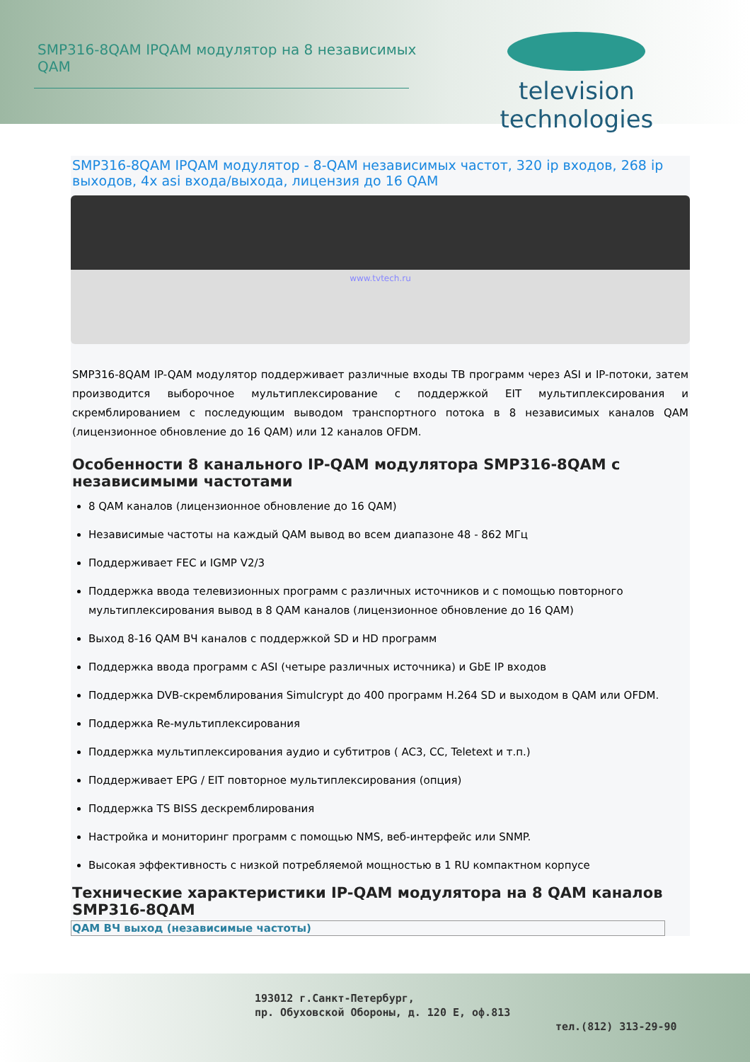SMP316-8QAM IPQAM модулятор на 8 независимых QAM
television technologies
SMP316-8QAM IPQAM модулятор - 8-QAM независимых частот, 320 ip входов, 268 ip выходов, 4x asi входа/выхода, лицензия до 16 QAM
www.tvtech.ru
SMP316-8QAM IP-QAM модулятор поддерживает различные входы ТВ программ через ASI и IP-потоки, затем производится выборочное мультиплексирование с поддержкой EIT мультиплексирования и скремблированием с последующим выводом транспортного потока в 8 независимых каналов QAM (лицензионное обновление до 16 QAM) или 12 каналов OFDM.
Особенности 8 канального IP-QAM модулятора SMP316-8QAM с независимыми частотами
8 QAM каналов (лицензионное обновление до 16 QAM)
Независимые частоты на каждый QAM вывод во всем диапазоне 48 - 862 МГц
Поддерживает FEC и IGMP V2/3
Поддержка ввода телевизионных программ с различных источников и с помощью повторного мультиплексирования вывод в 8 QAM каналов (лицензионное обновление до 16 QAM)
Выход 8-16 QAM ВЧ каналов с поддержкой SD и HD программ
Поддержка ввода программ с ASI (четыре различных источника) и GbE IP входов
Поддержка DVB-скремблирования Simulcrypt до 400 программ H.264 SD и выходом в QAM или OFDM.
Поддержка Re-мультиплексирования
Поддержка мультиплексирования аудио и субтитров ( AC3, CC, Teletext и т.п.)
Поддерживает EPG / EIT повторное мультиплексирования (опция)
Поддержка TS BISS дескремблирования
Настройка и мониторинг программ с помощью NMS, веб-интерфейс или SNMP.
Высокая эффективность с низкой потребляемой мощностью в 1 RU компактном корпусе
Технические характеристики IP-QAM модулятора на 8 QAM каналов SMP316-8QAM
| QAM ВЧ выход (независимые частоты) |
| --- |
193012 г.Санкт-Петербург,
пр. Обуховской Обороны, д. 120 Е, оф.813
тел.(812) 313-29-90